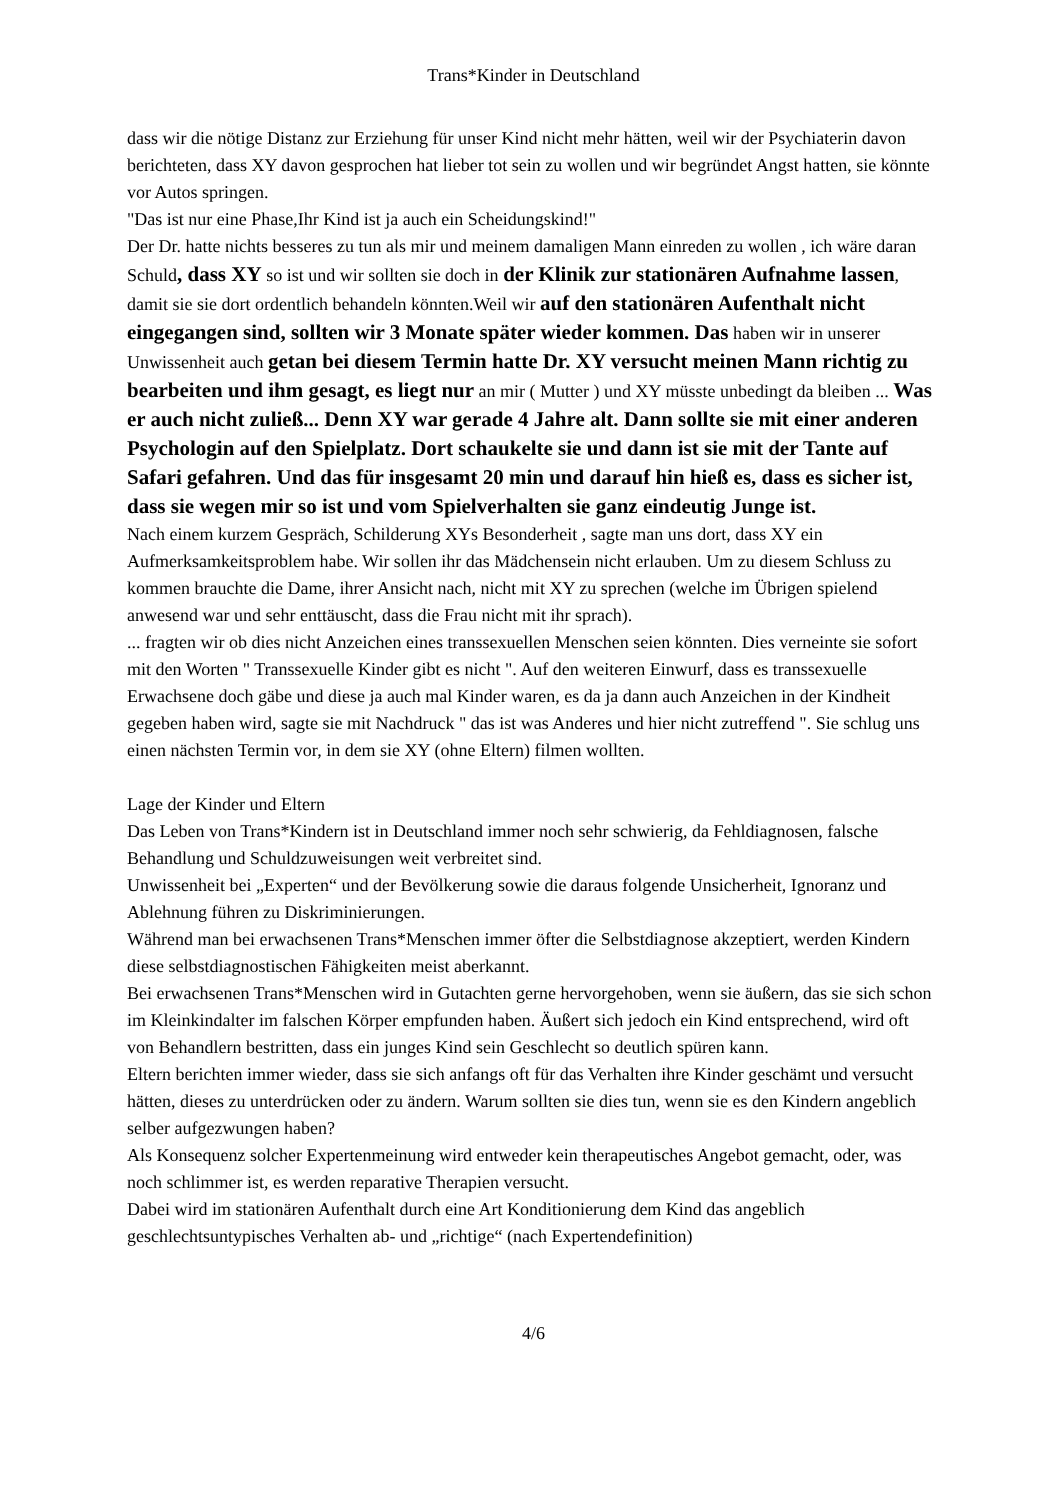Trans*Kinder in Deutschland
dass wir die nötige Distanz zur Erziehung für unser Kind nicht mehr hätten, weil wir der Psychiaterin davon berichteten, dass XY davon gesprochen hat lieber tot sein zu wollen und wir begründet Angst hatten, sie könnte vor Autos springen.
"Das ist nur eine Phase,Ihr Kind ist ja auch ein Scheidungskind!"
Der Dr. hatte nichts besseres zu tun als mir und meinem damaligen Mann einreden zu wollen , ich wäre daran Schuld, dass XY so ist und wir sollten sie doch in der Klinik zur stationären Aufnahme lassen, damit sie sie dort ordentlich behandeln könnten.Weil wir auf den stationären Aufenthalt nicht eingegangen sind, sollten wir 3 Monate später wieder kommen. Das haben wir in unserer Unwissenheit auch getan bei diesem Termin hatte Dr. XY versucht meinen Mann richtig zu bearbeiten und ihm gesagt, es liegt nur an mir ( Mutter ) und XY müsste unbedingt da bleiben ... Was er auch nicht zuließ... Denn XY war gerade 4 Jahre alt. Dann sollte sie mit einer anderen Psychologin auf den Spielplatz. Dort schaukelte sie und dann ist sie mit der Tante auf Safari gefahren. Und das für insgesamt 20 min und darauf hin hieß es, dass es sicher ist, dass sie wegen mir so ist und vom Spielverhalten sie ganz eindeutig Junge ist.
Nach einem kurzem Gespräch, Schilderung XYs Besonderheit , sagte man uns dort, dass XY ein Aufmerksamkeitsproblem habe. Wir sollen ihr das Mädchensein nicht erlauben. Um zu diesem Schluss zu kommen brauchte die Dame, ihrer Ansicht nach, nicht mit XY zu sprechen (welche im Übrigen spielend anwesend war und sehr enttäuscht, dass die Frau nicht mit ihr sprach).
... fragten wir ob dies nicht Anzeichen eines transsexuellen Menschen seien könnten. Dies verneinte sie sofort mit den Worten " Transsexuelle Kinder gibt es nicht ". Auf den weiteren Einwurf, dass es transsexuelle Erwachsene doch gäbe und diese ja auch mal Kinder waren, es da ja dann auch Anzeichen in der Kindheit gegeben haben wird, sagte sie mit Nachdruck " das ist was Anderes und hier nicht zutreffend ". Sie schlug uns einen nächsten Termin vor, in dem sie XY (ohne Eltern) filmen wollten.
Lage der Kinder und Eltern
Das Leben von Trans*Kindern ist in Deutschland immer noch sehr schwierig, da Fehldiagnosen, falsche Behandlung und Schuldzuweisungen weit verbreitet sind.
Unwissenheit bei „Experten“ und der Bevölkerung sowie die daraus folgende Unsicherheit, Ignoranz und Ablehnung führen zu Diskriminierungen.
Während man bei erwachsenen Trans*Menschen immer öfter die Selbstdiagnose akzeptiert, werden Kindern diese selbstdiagnostischen Fähigkeiten meist aberkannt.
Bei erwachsenen Trans*Menschen wird in Gutachten gerne hervorgehoben, wenn sie äußern, das sie sich schon im Kleinkindalter im falschen Körper empfunden haben. Äußert sich jedoch ein Kind entsprechend, wird oft von Behandlern bestritten, dass ein junges Kind sein Geschlecht so deutlich spüren kann.
Eltern berichten immer wieder, dass sie sich anfangs oft für das Verhalten ihre Kinder geschämt und versucht hätten, dieses zu unterdrücken oder zu ändern. Warum sollten sie dies tun, wenn sie es den Kindern angeblich selber aufgezwungen haben?
Als Konsequenz solcher Expertenmeinung wird entweder kein therapeutisches Angebot gemacht, oder, was noch schlimmer ist, es werden reparative Therapien versucht.
Dabei wird im stationären Aufenthalt durch eine Art Konditionierung dem Kind das angeblich geschlechtsuntypisches Verhalten ab- und „richtige“ (nach Expertendefinition)
4/6